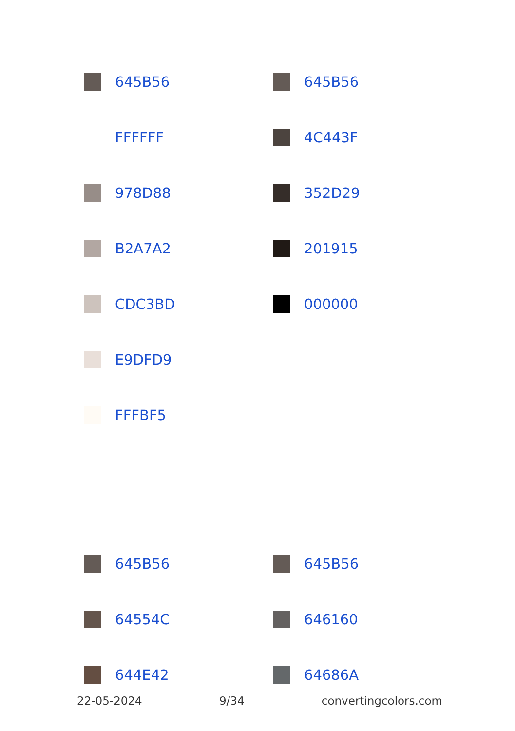645B56
FFFFFF
978D88
B2A7A2
CDC3BD
E9DFD9
FFFBF5
645B56
4C443F
352D29
201915
000000
645B56
64554C
644E42
645B56
646160
64686A
22-05-2024 9/34 convertingcolors.com